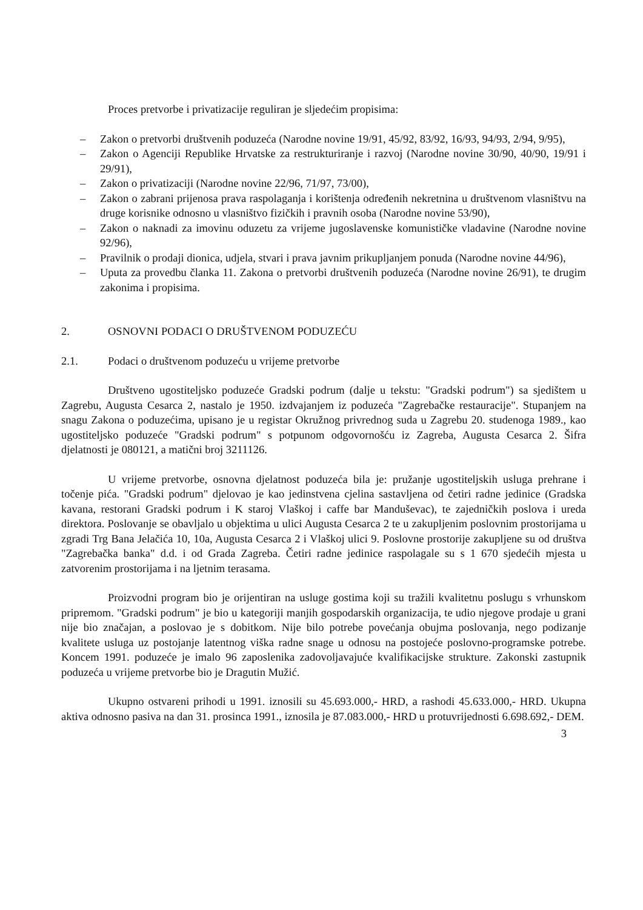Proces pretvorbe i privatizacije reguliran je sljedećim propisima:
– Zakon o pretvorbi društvenih poduzeća (Narodne novine 19/91, 45/92, 83/92, 16/93, 94/93, 2/94, 9/95),
– Zakon o Agenciji Republike Hrvatske za restrukturiranje i razvoj (Narodne novine 30/90, 40/90, 19/91 i 29/91),
– Zakon o privatizaciji (Narodne novine 22/96, 71/97, 73/00),
– Zakon o zabrani prijenosa prava raspolaganja i korištenja određenih nekretnina u društvenom vlasništvu na druge korisnike odnosno u vlasništvo fizičkih i pravnih osoba (Narodne novine 53/90),
– Zakon o naknadi za imovinu oduzetu za vrijeme jugoslavenske komunističke vladavine (Narodne novine 92/96),
– Pravilnik o prodaji dionica, udjela, stvari i prava javnim prikupljanjem ponuda (Narodne novine 44/96),
– Uputa za provedbu članka 11. Zakona o pretvorbi društvenih poduzeća (Narodne novine 26/91), te drugim zakonima i propisima.
2. OSNOVNI PODACI O DRUŠTVENOM PODUZEĆU
2.1. Podaci o društvenom poduzeću u vrijeme pretvorbe
Društveno ugostiteljsko poduzeće Gradski podrum (dalje u tekstu: "Gradski podrum") sa sjedištem u Zagrebu, Augusta Cesarca 2, nastalo je 1950. izdvajanjem iz poduzeća "Zagrebačke restauracije". Stupanjem na snagu Zakona o poduzećima, upisano je u registar Okružnog privrednog suda u Zagrebu 20. studenoga 1989., kao ugostiteljsko poduzeće "Gradski podrum" s potpunom odgovornošću iz Zagreba, Augusta Cesarca 2. Šifra djelatnosti je 080121, a matični broj 3211126.
U vrijeme pretvorbe, osnovna djelatnost poduzeća bila je: pružanje ugostiteljskih usluga prehrane i točenje pića. "Gradski podrum" djelovao je kao jedinstvena cjelina sastavljena od četiri radne jedinice (Gradska kavana, restorani Gradski podrum i K staroj Vlaškoj i caffe bar Manduševac), te zajedničkih poslova i ureda direktora. Poslovanje se obavljalo u objektima u ulici Augusta Cesarca 2 te u zakupljenim poslovnim prostorijama u zgradi Trg Bana Jelačića 10, 10a, Augusta Cesarca 2 i Vlaškoj ulici 9. Poslovne prostorije zakupljene su od društva "Zagrebačka banka" d.d. i od Grada Zagreba. Četiri radne jedinice raspolagale su s 1 670 sjedećih mjesta u zatvorenim prostorijama i na ljetnim terasama.
Proizvodni program bio je orijentiran na usluge gostima koji su tražili kvalitetnu poslugu s vrhunskom pripremom. "Gradski podrum" je bio u kategoriji manjih gospodarskih organizacija, te udio njegove prodaje u grani nije bio značajan, a poslovao je s dobitkom. Nije bilo potrebe povećanja obujma poslovanja, nego podizanje kvalitete usluga uz postojanje latentnog viška radne snage u odnosu na postojeće poslovno-programske potrebe. Koncem 1991. poduzeće je imalo 96 zaposlenika zadovoljavajuće kvalifikacijske strukture. Zakonski zastupnik poduzeća u vrijeme pretvorbe bio je Dragutin Mužić.
Ukupno ostvareni prihodi u 1991. iznosili su 45.693.000,- HRD, a rashodi 45.633.000,- HRD. Ukupna aktiva odnosno pasiva na dan 31. prosinca 1991., iznosila je 87.083.000,- HRD u protuvrijednosti 6.698.692,- DEM.
3